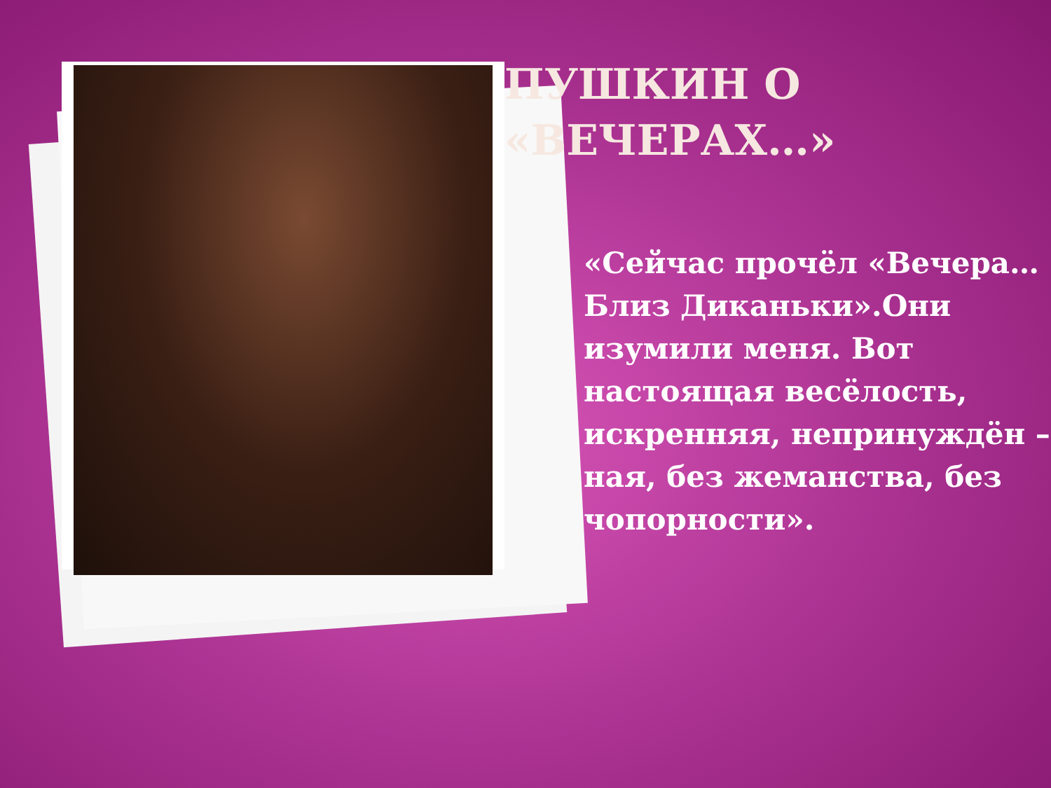ПУШКИН О
«ВЕЧЕРАХ…»
«Сейчас прочёл «Вечера… Близ Диканьки».Они изумили меня. Вот настоящая весёлость, искренняя, непринуждён –
ная, без жеманства, без чопорности».